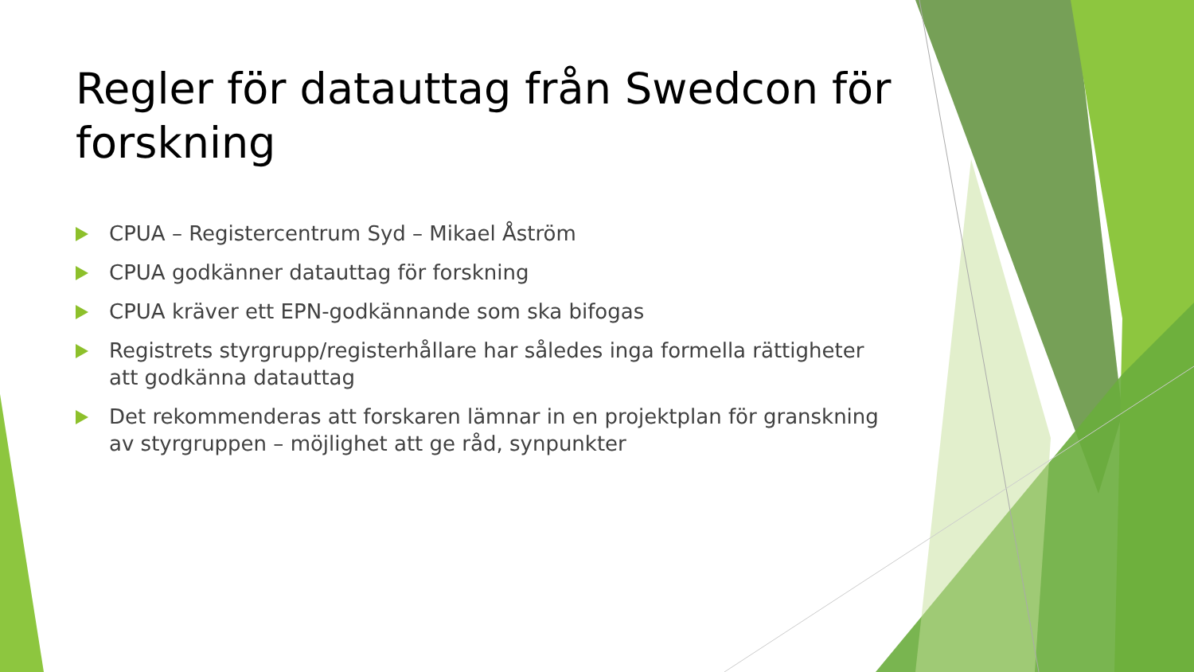Regler för datauttag från Swedcon för forskning
CPUA – Registercentrum Syd – Mikael Åström
CPUA godkänner datauttag för forskning
CPUA kräver ett EPN-godkännande som ska bifogas
Registrets styrgrupp/registerhållare har således inga formella rättigheter att godkänna datauttag
Det rekommenderas att forskaren lämnar in en projektplan för granskning av styrgruppen – möjlighet att ge råd, synpunkter